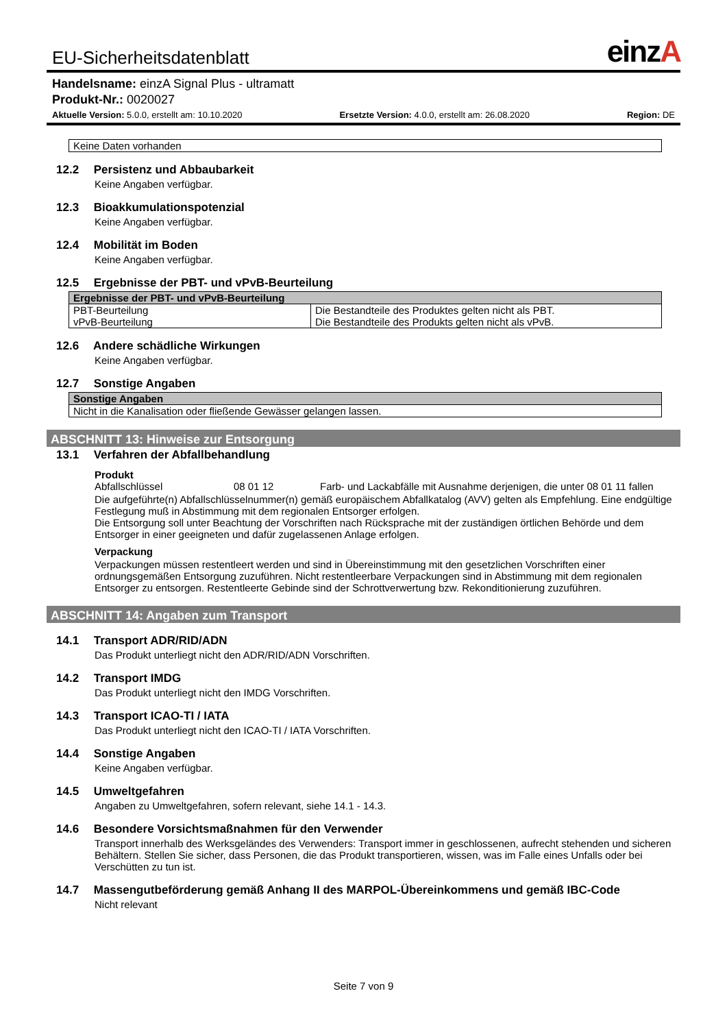EU-Sicherheitsdatenblatt
einzA
Handelsname: einzA Signal Plus - ultramatt
Produkt-Nr.: 0020027
Aktuelle Version: 5.0.0, erstellt am: 10.10.2020 Ersetzte Version: 4.0.0, erstellt am: 26.08.2020 Region: DE
| Keine Daten vorhanden |
12.2 Persistenz und Abbaubarkeit
Keine Angaben verfügbar.
12.3 Bioakkumulationspotenzial
Keine Angaben verfügbar.
12.4 Mobilität im Boden
Keine Angaben verfügbar.
12.5 Ergebnisse der PBT- und vPvB-Beurteilung
| Ergebnisse der PBT- und vPvB-Beurteilung | |
| --- | --- |
| PBT-Beurteilung vPvB-Beurteilung | Die Bestandteile des Produktes gelten nicht als PBT. Die Bestandteile des Produkts gelten nicht als vPvB. |
12.6 Andere schädliche Wirkungen
Keine Angaben verfügbar.
12.7 Sonstige Angaben
| Sonstige Angaben |
| --- |
| Nicht in die Kanalisation oder fließende Gewässer gelangen lassen. |
ABSCHNITT 13: Hinweise zur Entsorgung
13.1 Verfahren der Abfallbehandlung
Produkt
Abfallschlüssel 08 01 12 Farb- und Lackabfälle mit Ausnahme derjenigen, die unter 08 01 11 fallen
Die aufgeführte(n) Abfallschlüsselnummer(n) gemäß europäischem Abfallkatalog (AVV) gelten als Empfehlung. Eine endgültige Festlegung muß in Abstimmung mit dem regionalen Entsorger erfolgen.
Die Entsorgung soll unter Beachtung der Vorschriften nach Rücksprache mit der zuständigen örtlichen Behörde und dem Entsorger in einer geeigneten und dafür zugelassenen Anlage erfolgen.
Verpackung
Verpackungen müssen restentleert werden und sind in Übereinstimmung mit den gesetzlichen Vorschriften einer ordnungsgemäßen Entsorgung zuzuführen. Nicht restentleerbare Verpackungen sind in Abstimmung mit dem regionalen Entsorger zu entsorgen. Restentleerte Gebinde sind der Schrottverwertung bzw. Rekonditionierung zuzuführen.
ABSCHNITT 14: Angaben zum Transport
14.1 Transport ADR/RID/ADN
Das Produkt unterliegt nicht den ADR/RID/ADN Vorschriften.
14.2 Transport IMDG
Das Produkt unterliegt nicht den IMDG Vorschriften.
14.3 Transport ICAO-TI / IATA
Das Produkt unterliegt nicht den ICAO-TI / IATA Vorschriften.
14.4 Sonstige Angaben
Keine Angaben verfügbar.
14.5 Umweltgefahren
Angaben zu Umweltgefahren, sofern relevant, siehe 14.1 - 14.3.
14.6 Besondere Vorsichtsmaßnahmen für den Verwender
Transport innerhalb des Werksgeländes des Verwenders: Transport immer in geschlossenen, aufrecht stehenden und sicheren Behältern. Stellen Sie sicher, dass Personen, die das Produkt transportieren, wissen, was im Falle eines Unfalls oder bei Verschütten zu tun ist.
14.7 Massengutbeförderung gemäß Anhang II des MARPOL-Übereinkommens und gemäß IBC-Code
Nicht relevant
Seite 7 von 9